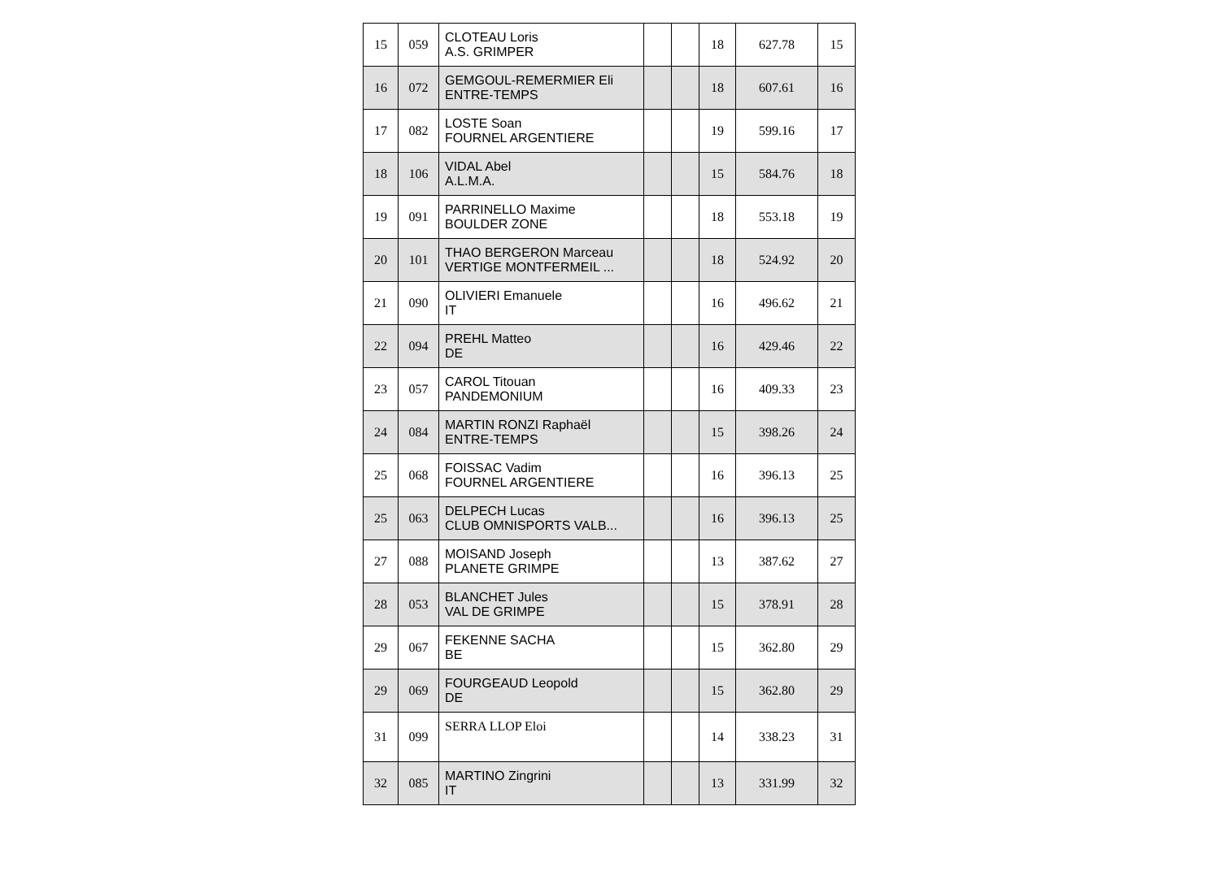| 15 | 059 | CLOTEAU Loris A.S. GRIMPER | | | 18 | 627.78 | 15 |
| 16 | 072 | GEMGOUL-REMERMIER Eli ENTRE-TEMPS | | | 18 | 607.61 | 16 |
| 17 | 082 | LOSTE Soan FOURNEL ARGENTIERE | | | 19 | 599.16 | 17 |
| 18 | 106 | VIDAL Abel A.L.M.A. | | | 15 | 584.76 | 18 |
| 19 | 091 | PARRINELLO Maxime BOULDER ZONE | | | 18 | 553.18 | 19 |
| 20 | 101 | THAO BERGERON Marceau VERTIGE MONTFERMEIL ... | | | 18 | 524.92 | 20 |
| 21 | 090 | OLIVIERI Emanuele IT | | | 16 | 496.62 | 21 |
| 22 | 094 | PREHL Matteo DE | | | 16 | 429.46 | 22 |
| 23 | 057 | CAROL Titouan PANDEMONIUM | | | 16 | 409.33 | 23 |
| 24 | 084 | MARTIN RONZI Raphaël ENTRE-TEMPS | | | 15 | 398.26 | 24 |
| 25 | 068 | FOISSAC Vadim FOURNEL ARGENTIERE | | | 16 | 396.13 | 25 |
| 25 | 063 | DELPECH Lucas CLUB OMNISPORTS VALB... | | | 16 | 396.13 | 25 |
| 27 | 088 | MOISAND Joseph PLANETE GRIMPE | | | 13 | 387.62 | 27 |
| 28 | 053 | BLANCHET Jules VAL DE GRIMPE | | | 15 | 378.91 | 28 |
| 29 | 067 | FEKENNE SACHA BE | | | 15 | 362.80 | 29 |
| 29 | 069 | FOURGEAUD Leopold DE | | | 15 | 362.80 | 29 |
| 31 | 099 | SERRA LLOP Eloi | | | 14 | 338.23 | 31 |
| 32 | 085 | MARTINO Zingrini IT | | | 13 | 331.99 | 32 |